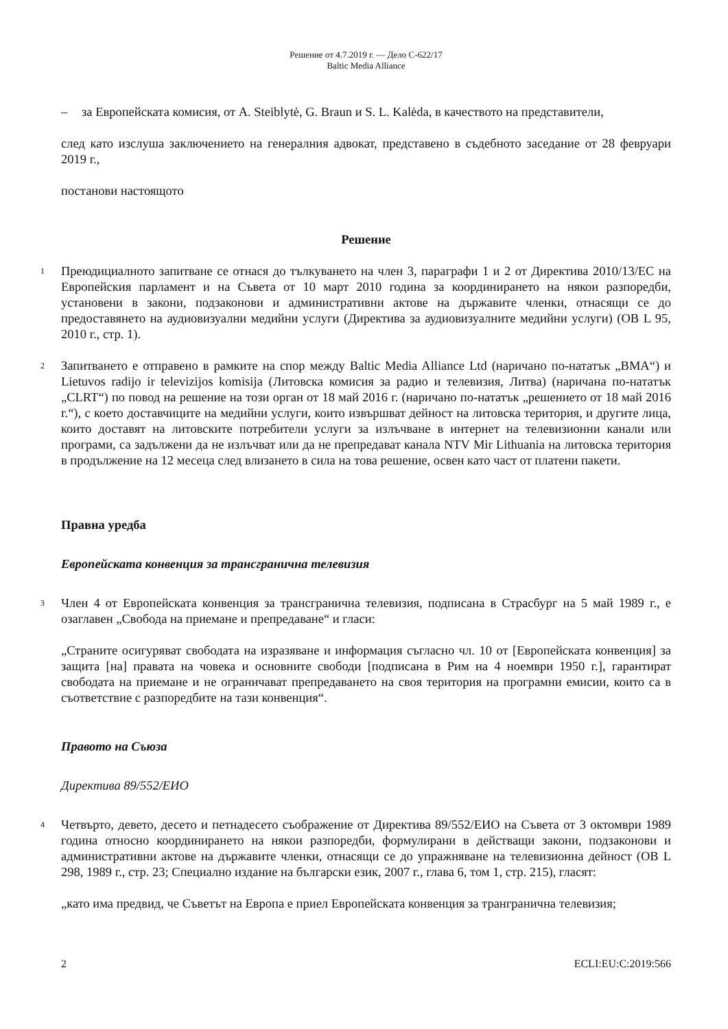Решение от 4.7.2019 г. — Дело C-622/17
Baltic Media Alliance
– за Европейската комисия, от A. Steiblytė, G. Braun и S. L. Kalėda, в качеството на представители,
след като изслуша заключението на генералния адвокат, представено в съдебното заседание от 28 февруари 2019 г.,
постанови настоящото
Решение
1
Преюдициалното запитване се отнася до тълкуването на член 3, параграфи 1 и 2 от Директива 2010/13/ЕС на Европейския парламент и на Съвета от 10 март 2010 година за координирането на някои разпоредби, установени в закони, подзаконови и административни актове на държавите членки, отнасящи се до предоставянето на аудиовизуални медийни услуги (Директива за аудиовизуалните медийни услуги) (ОВ L 95, 2010 г., стр. 1).
2
Запитването е отправено в рамките на спор между Baltic Media Alliance Ltd (наричано по-нататък „BMA“) и Lietuvos radijo ir televizijos komisija (Литовска комисия за радио и телевизия, Литва) (наричана по-нататък „CLRT“) по повод на решение на този орган от 18 май 2016 г. (наричано по-нататък „решението от 18 май 2016 г.“), с което доставчиците на медийни услуги, които извършват дейност на литовска територия, и другите лица, които доставят на литовските потребители услуги за излъчване в интернет на телевизионни канали или програми, са задължени да не излъчват или да не препредават канала NTV Mir Lithuania на литовска територия в продължение на 12 месеца след влизането в сила на това решение, освен като част от платени пакети.
Правна уредба
Европейската конвенция за трансгранична телевизия
3
Член 4 от Европейската конвенция за трансгранична телевизия, подписана в Страсбург на 5 май 1989 г., е озаглавен „Свобода на приемане и препредаване“ и гласи:
„Страните осигуряват свободата на изразяване и информация съгласно чл. 10 от [Европейската конвенция] за защита [на] правата на човека и основните свободи [подписана в Рим на 4 ноември 1950 г.], гарантират свободата на приемане и не ограничават препредаването на своя територия на програмни емисии, които са в съответствие с разпоредбите на тази конвенция“.
Правото на Съюза
Директива 89/552/ЕИО
4
Четвърто, девето, десето и петнадесето съображение от Директива 89/552/ЕИО на Съвета от 3 октомври 1989 година относно координирането на някои разпоредби, формулирани в действащи закони, подзаконови и административни актове на държавите членки, отнасящи се до упражняване на телевизионна дейност (ОВ L 298, 1989 г., стр. 23; Специално издание на български език, 2007 г., глава 6, том 1, стр. 215), гласят:
„като има предвид, че Съветът на Европа е приел Европейската конвенция за транграничнa телевизия;
2 ECLI:EU:C:2019:566